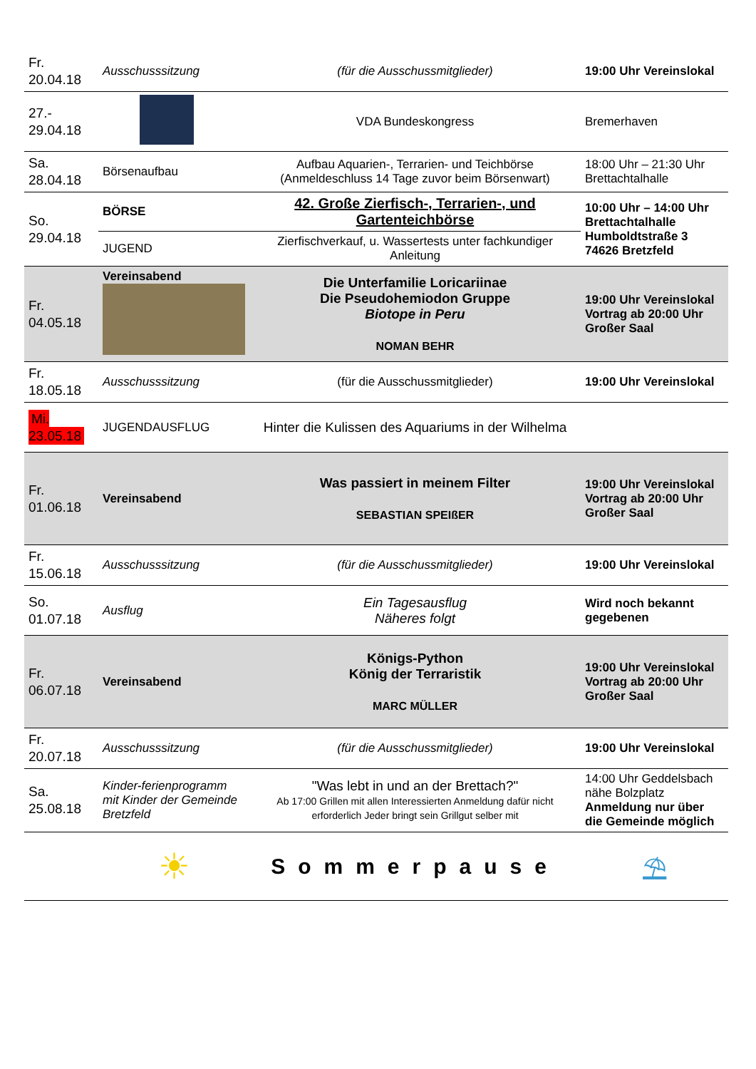| Fr. 20.04.18 | Ausschusssitzung | (für die Ausschussmitglieder) | 19:00 Uhr Vereinslokal |
| 27.- 29.04.18 | | VDA Bundeskongress | Bremerhaven |
| Sa. 28.04.18 | Börsenaufbau | Aufbau Aquarien-, Terrarien- und Teichbörse (Anmeldeschluss 14 Tage zuvor beim Börsenwart) | 18:00 Uhr – 21:30 Uhr Brettachtalhalle |
| So. 29.04.18 | BÖRSE | 42. Große Zierfisch-, Terrarien-, und Gartenteichbörse | 10:00 Uhr – 14:00 Uhr Brettachtalhalle Humboldtstraße 3 74626 Bretzfeld |
| | JUGEND | Zierfischverkauf, u. Wassertests unter fachkundiger Anleitung | |
| Fr. 04.05.18 | Vereinsabend | Die Unterfamilie Loricariinae Die Pseudohemiodon Gruppe Biotope in Peru NOMAN BEHR | 19:00 Uhr Vereinslokal Vortrag ab 20:00 Uhr Großer Saal |
| Fr. 18.05.18 | Ausschusssitzung | (für die Ausschussmitglieder) | 19:00 Uhr Vereinslokal |
| Mi. 23.05.18 | JUGENDAUSFLUG | Hinter die Kulissen des Aquariums in der Wilhelma | |
| Fr. 01.06.18 | Vereinsabend | Was passiert in meinem Filter SEBASTIAN SPEIßER | 19:00 Uhr Vereinslokal Vortrag ab 20:00 Uhr Großer Saal |
| Fr. 15.06.18 | Ausschusssitzung | (für die Ausschussmitglieder) | 19:00 Uhr Vereinslokal |
| So. 01.07.18 | Ausflug | Ein Tagesausflug Näheres folgt | Wird noch bekannt gegebenen |
| Fr. 06.07.18 | Vereinsabend | Königs-Python König der Terraristik MARC MÜLLER | 19:00 Uhr Vereinslokal Vortrag ab 20:00 Uhr Großer Saal |
| Fr. 20.07.18 | Ausschusssitzung | (für die Ausschussmitglieder) | 19:00 Uhr Vereinslokal |
| Sa. 25.08.18 | Kinder-ferienprogramm mit Kinder der Gemeinde Bretzfeld | "Was lebt in und an der Brettach?" Ab 17:00 Grillen mit allen Interessierten Anmeldung dafür nicht erforderlich Jeder bringt sein Grillgut selber mit | 14:00 Uhr Geddelsbach nähe Bolzplatz Anmeldung nur über die Gemeinde möglich |
| | ☀ | Sommerpause | ⛱ |